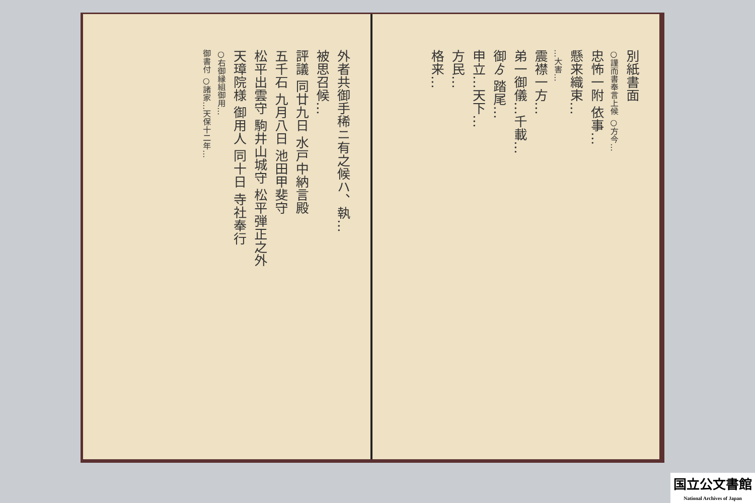外者共御手稀ニ有之候ハ、執…
被思召候…
評議 同廿九日 水戸中納言殿
五千石 九月八日 池田甲斐守
松平出雲守 駒井山城守 松平弾正之外
天璋院様 御用人 同十日 寺社奉行
○右御縁組御用…
御書付 ○諸家…天保十二年…
別紙書面
○謹而書奉言上候 ○方今…
忠怖一附 依事…
懸来織束…
…大害…
震襟一方…
弟一御儀…千載…
御ゟ 踏尾…
申立…天下…
方民…
格来…
国立公文書館
National Archives of Japan